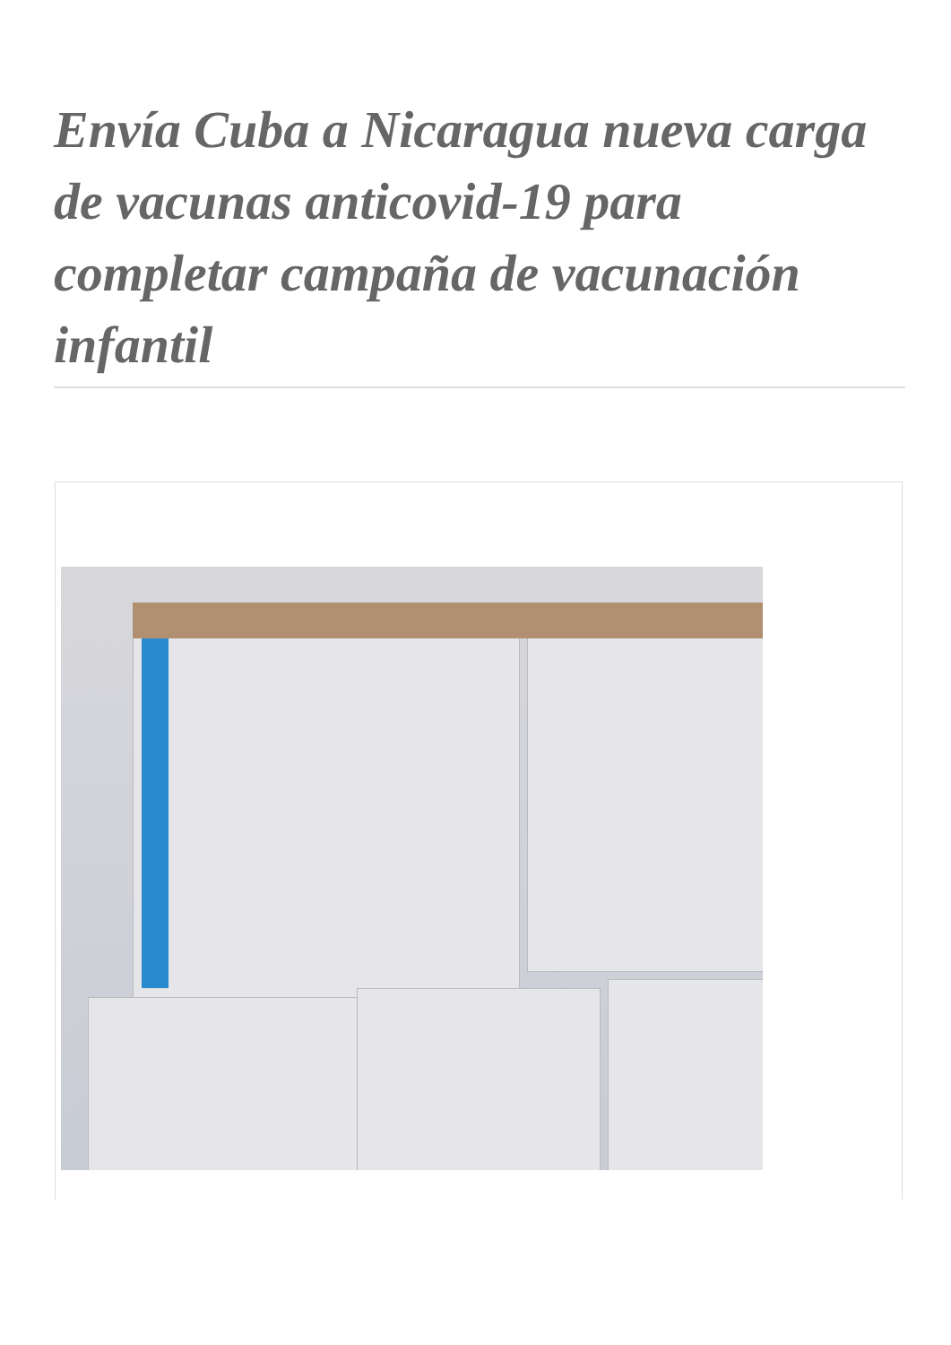Envía Cuba a Nicaragua nueva carga de vacunas anticovid-19 para completar campaña de vacunación infantil